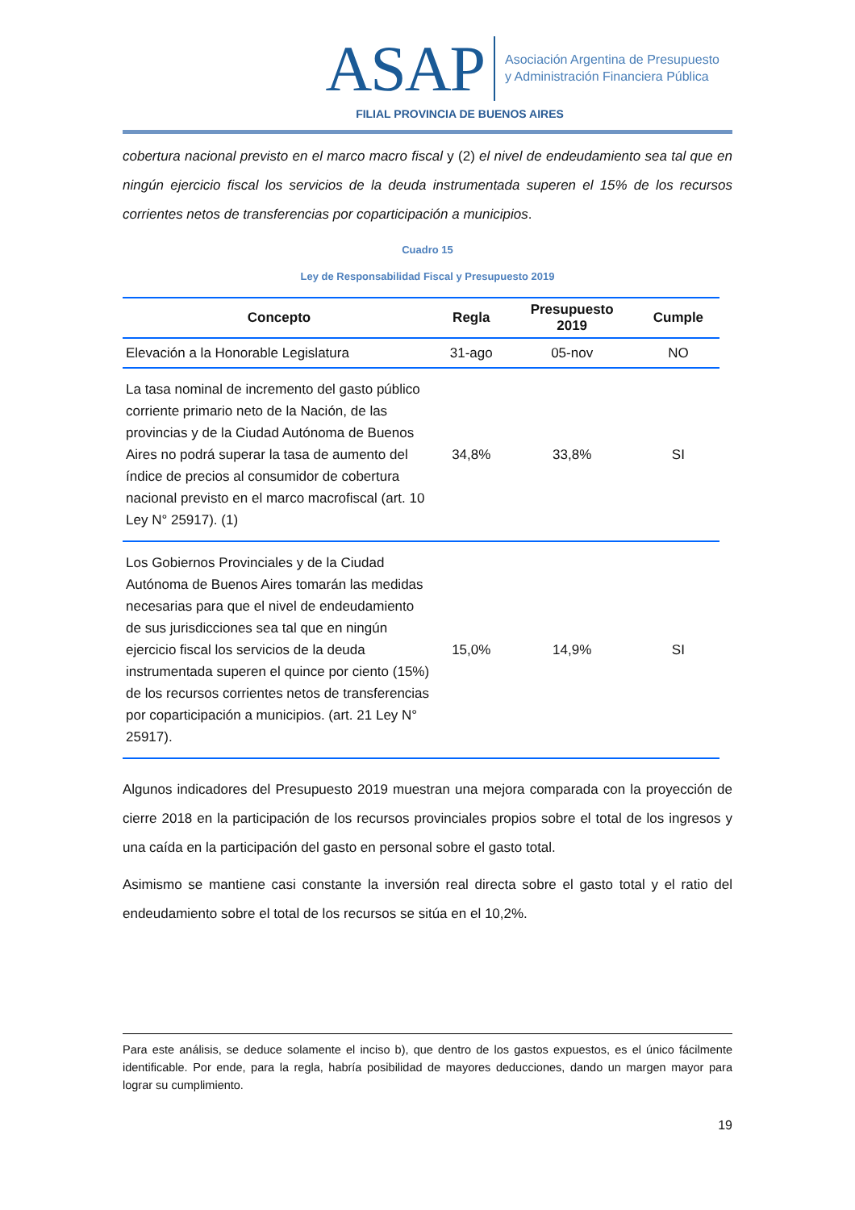ASAP
Asociación Argentina de Presupuesto
y Administración Financiera Pública
FILIAL PROVINCIA DE BUENOS AIRES
cobertura nacional previsto en el marco macro fiscal y (2) el nivel de endeudamiento sea tal que en ningún ejercicio fiscal los servicios de la deuda instrumentada superen el 15% de los recursos corrientes netos de transferencias por coparticipación a municipios.
Cuadro 15
Ley de Responsabilidad Fiscal y Presupuesto 2019
| Concepto | Regla | Presupuesto 2019 | Cumple |
| --- | --- | --- | --- |
| Elevación a la Honorable Legislatura | 31-ago | 05-nov | NO |
| La tasa nominal de incremento del gasto público corriente primario neto de la Nación, de las provincias y de la Ciudad Autónoma de Buenos Aires no podrá superar la tasa de aumento del índice de precios al consumidor de cobertura nacional previsto en el marco macrofiscal (art. 10 Ley N° 25917). (1) | 34,8% | 33,8% | SI |
| Los Gobiernos Provinciales y de la Ciudad Autónoma de Buenos Aires tomarán las medidas necesarias para que el nivel de endeudamiento de sus jurisdicciones sea tal que en ningún ejercicio fiscal los servicios de la deuda instrumentada superen el quince por ciento (15%) de los recursos corrientes netos de transferencias por coparticipación a municipios. (art. 21 Ley N° 25917). | 15,0% | 14,9% | SI |
Algunos indicadores del Presupuesto 2019 muestran una mejora comparada con la proyección de cierre 2018 en la participación de los recursos provinciales propios sobre el total de los ingresos y una caída en la participación del gasto en personal sobre el gasto total.
Asimismo se mantiene casi constante la inversión real directa sobre el gasto total y el ratio del endeudamiento sobre el total de los recursos se sitúa en el 10,2%.
Para este análisis, se deduce solamente el inciso b), que dentro de los gastos expuestos, es el único fácilmente identificable. Por ende, para la regla, habría posibilidad de mayores deducciones, dando un margen mayor para lograr su cumplimiento.
19